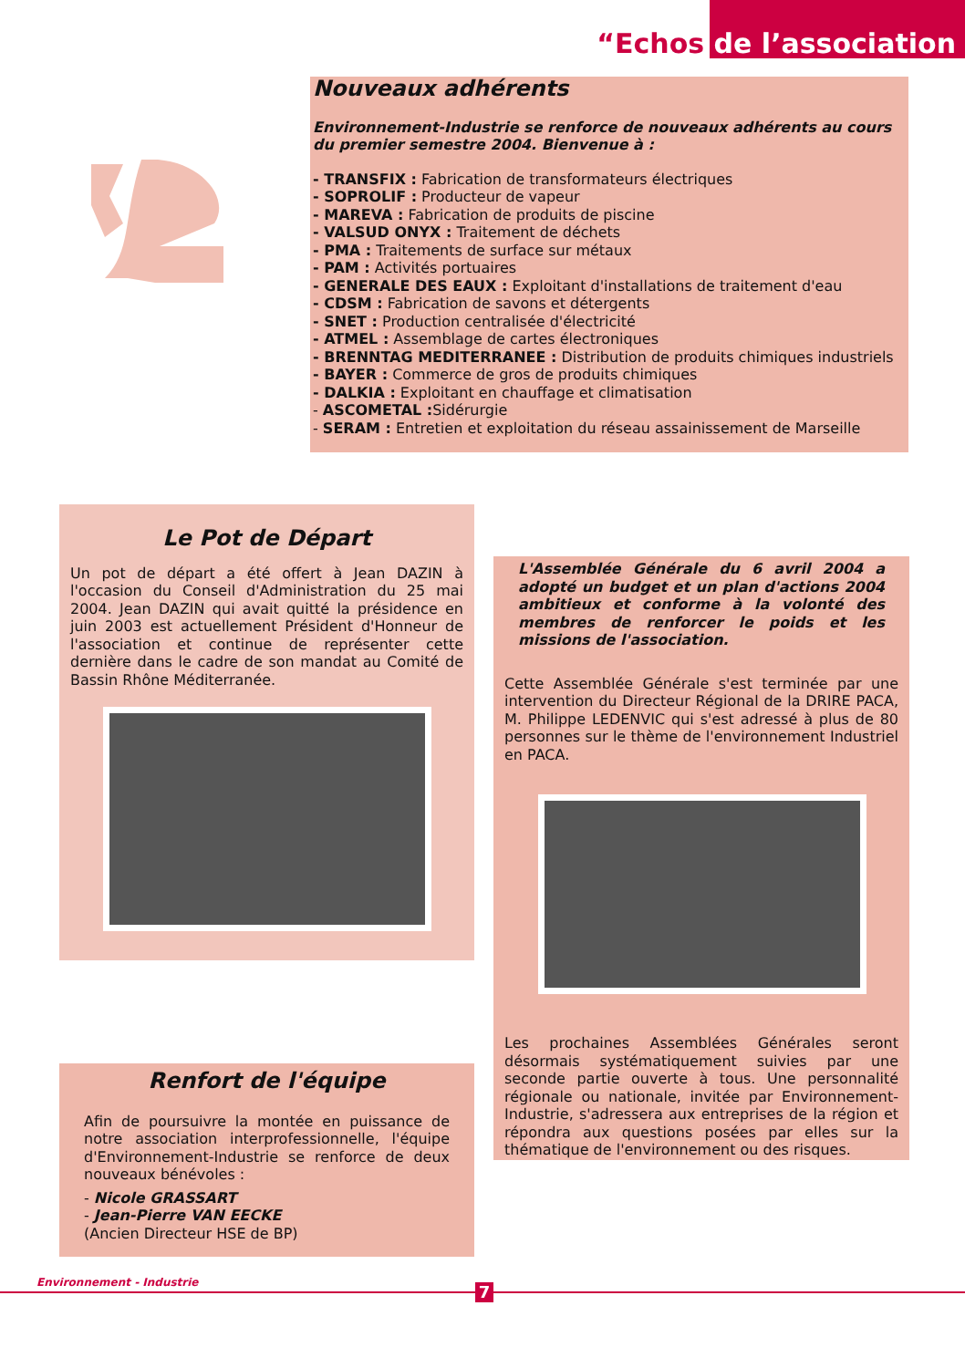“Echos de l’association
Nouveaux adhérents
Environnement-Industrie se renforce de nouveaux adhérents au cours du premier semestre 2004. Bienvenue à :
- TRANSFIX : Fabrication de transformateurs électriques
- SOPROLIF : Producteur de vapeur
- MAREVA : Fabrication de produits de piscine
- VALSUD ONYX : Traitement de déchets
- PMA : Traitements de surface sur métaux
- PAM : Activités portuaires
- GENERALE DES EAUX : Exploitant d'installations de traitement d'eau
- CDSM : Fabrication de savons et détergents
- SNET : Production centralisée d'électricité
- ATMEL : Assemblage de cartes électroniques
- BRENNTAG MEDITERRANEE : Distribution de produits chimiques industriels
- BAYER : Commerce de gros de produits chimiques
- DALKIA : Exploitant en chauffage et climatisation
- ASCOMETAL : Sidérurgie
- SERAM : Entretien et exploitation du réseau assainissement de Marseille
Le Pot de Départ
Un pot de départ a été offert à Jean DAZIN à l'occasion du Conseil d'Administration du 25 mai 2004. Jean DAZIN qui avait quitté la présidence en juin 2003 est actuellement Président d'Honneur de l'association et continue de représenter cette dernière dans le cadre de son mandat au Comité de Bassin Rhône Méditerranée.
L'Assemblée Générale du 6 avril 2004 a adopté un budget et un plan d'actions 2004 ambitieux et conforme à la volonté des membres de renforcer le poids et les missions de l'association.
Cette Assemblée Générale s'est terminée par une intervention du Directeur Régional de la DRIRE PACA, M. Philippe LEDENVIC qui s'est adressé à plus de 80 personnes sur le thème de l'environnement Industriel en PACA.
Les prochaines Assemblées Générales seront désormais systématiquement suivies par une seconde partie ouverte à tous. Une personnalité régionale ou nationale, invitée par Environnement-Industrie, s'adressera aux entreprises de la région et répondra aux questions posées par elles sur la thématique de l'environnement ou des risques.
Renfort de l'équipe
Afin de poursuivre la montée en puissance de notre association interprofessionnelle, l'équipe d'Environnement-Industrie se renforce de deux nouveaux bénévoles :
- Nicole GRASSART
- Jean-Pierre VAN EECKE
(Ancien Directeur HSE de BP)
Environnement - Industrie 7